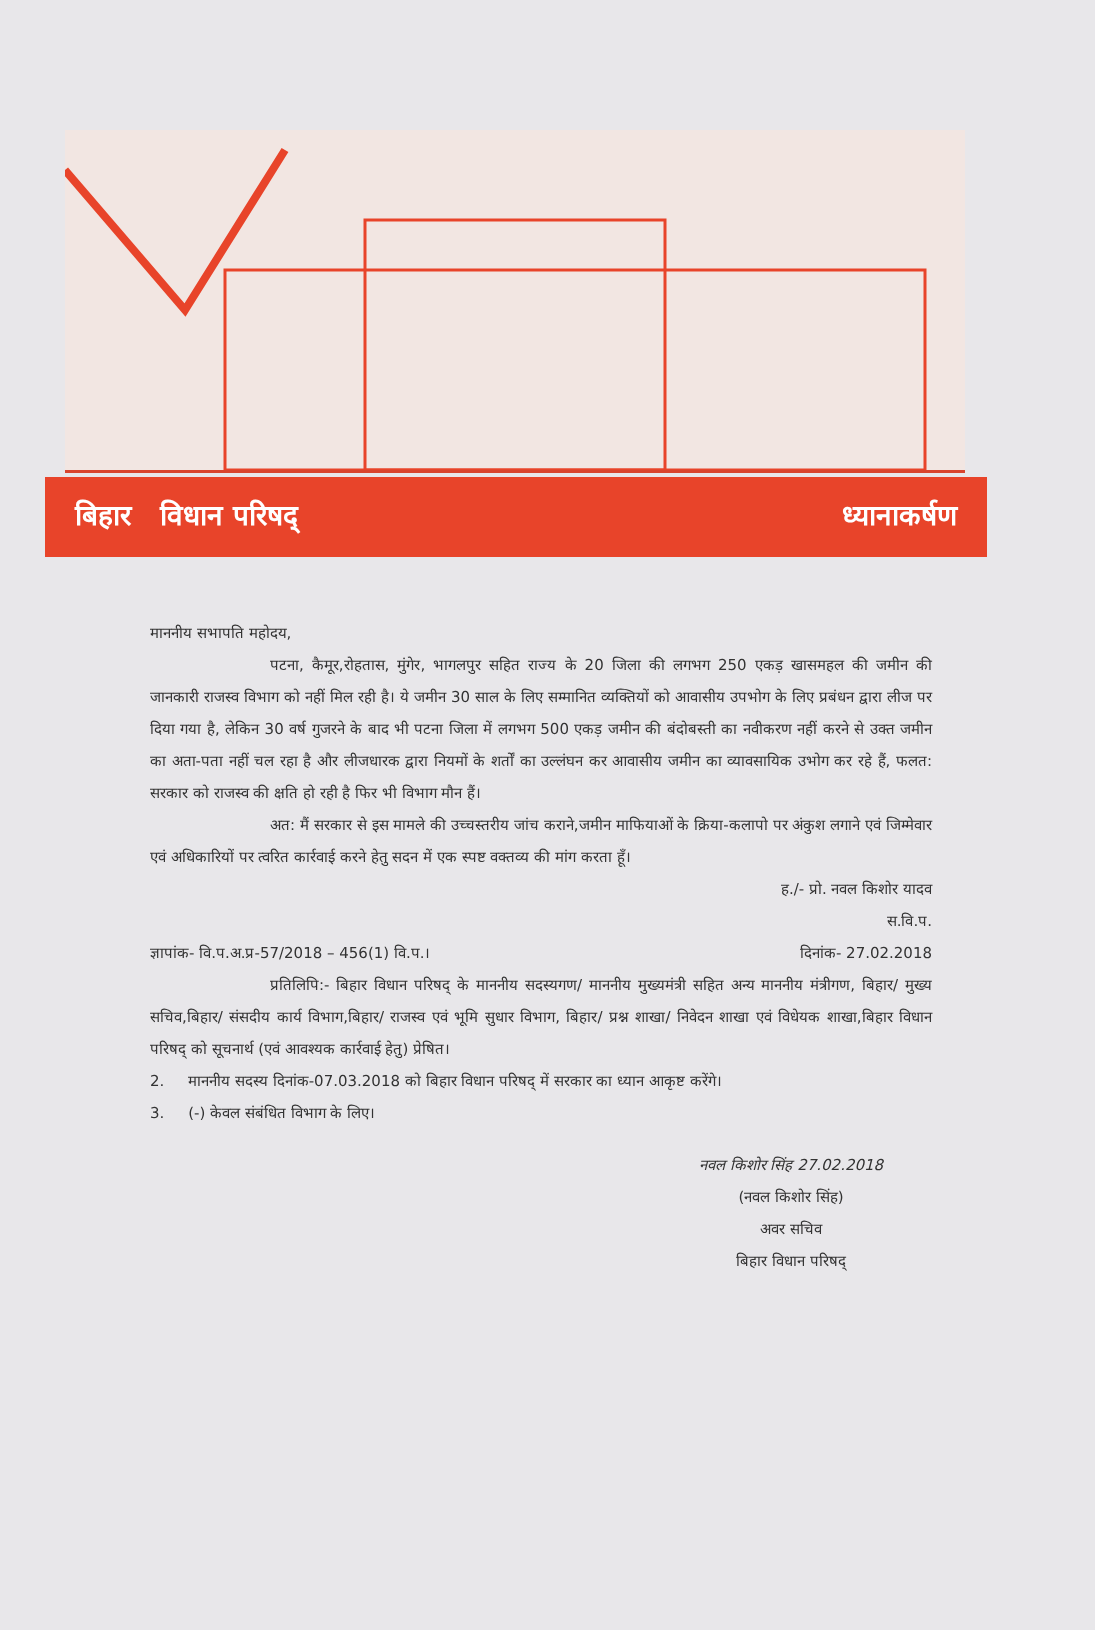बिहार विधान परिषद् ध्यानाकर्षण
माननीय सभापति महोदय,
पटना, कैमूर,रोहतास, मुंगेर, भागलपुर सहित राज्य के 20 जिला की लगभग 250 एकड़ खासमहल की जमीन की जानकारी राजस्व विभाग को नहीं मिल रही है। ये जमीन 30 साल के लिए सम्मानित व्यक्तियों को आवासीय उपभोग के लिए प्रबंधन द्वारा लीज पर दिया गया है, लेकिन 30 वर्ष गुजरने के बाद भी पटना जिला में लगभग 500 एकड़ जमीन की बंदोबस्ती का नवीकरण नहीं करने से उक्त जमीन का अता-पता नहीं चल रहा है और लीजधारक द्वारा नियमों के शर्तों का उल्लंघन कर आवासीय जमीन का व्यावसायिक उभोग कर रहे हैं, फलत: सरकार को राजस्व की क्षति हो रही है फिर भी विभाग मौन हैं।
अत: मैं सरकार से इस मामले की उच्चस्तरीय जांच कराने,जमीन माफियाओं के क्रिया-कलापो पर अंकुश लगाने एवं जिम्मेवार एवं अधिकारियों पर त्वरित कार्रवाई करने हेतु सदन में एक स्पष्ट वक्तव्य की मांग करता हूँ।
ह./- प्रो. नवल किशोर यादव
स.वि.प.
ज्ञापांक- वि.प.अ.प्र-57/2018 – 456(1) वि.प.। दिनांक- 27.02.2018
प्रतिलिपि:- बिहार विधान परिषद् के माननीय सदस्यगण/ माननीय मुख्यमंत्री सहित अन्य माननीय मंत्रीगण, बिहार/ मुख्य सचिव,बिहार/ संसदीय कार्य विभाग,बिहार/ राजस्व एवं भूमि सुधार विभाग, बिहार/ प्रश्न शाखा/ निवेदन शाखा एवं विधेयक शाखा,बिहार विधान परिषद् को सूचनार्थ (एवं आवश्यक कार्रवाई हेतु) प्रेषित।
2. माननीय सदस्य दिनांक-07.03.2018 को बिहार विधान परिषद् में सरकार का ध्यान आकृष्ट करेंगे।
3. (-) केवल संबंधित विभाग के लिए।
नवल किशोर सिंह 27.02.2018
(नवल किशोर सिंह)
अवर सचिव
बिहार विधान परिषद्